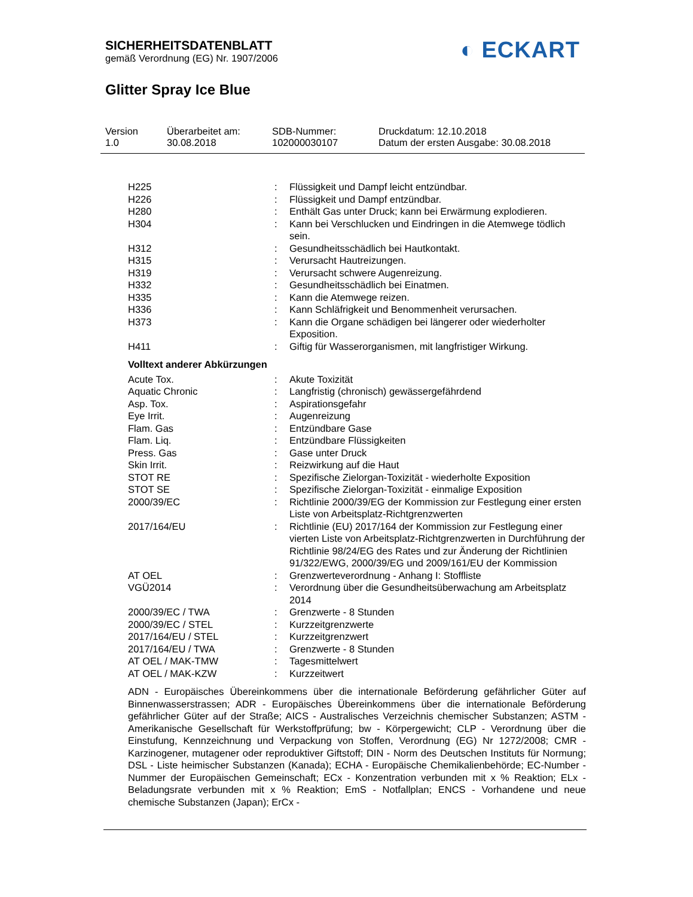SICHERHEITSDATENBLATT
gemäß Verordnung (EG) Nr. 1907/2006
◐ ECKART
Glitter Spray Ice Blue
Version
1.0
Überarbeitet am:
30.08.2018
SDB-Nummer:
102000030107
Druckdatum: 12.10.2018
Datum der ersten Ausgabe: 30.08.2018
| H225 | : | Flüssigkeit und Dampf leicht entzündbar. |
| H226 | : | Flüssigkeit und Dampf entzündbar. |
| H280 | : | Enthält Gas unter Druck; kann bei Erwärmung explodieren. |
| H304 | : | Kann bei Verschlucken und Eindringen in die Atemwege tödlich sein. |
| H312 | : | Gesundheitsschädlich bei Hautkontakt. |
| H315 | : | Verursacht Hautreizungen. |
| H319 | : | Verursacht schwere Augenreizung. |
| H332 | : | Gesundheitsschädlich bei Einatmen. |
| H335 | : | Kann die Atemwege reizen. |
| H336 | : | Kann Schläfrigkeit und Benommenheit verursachen. |
| H373 | : | Kann die Organe schädigen bei längerer oder wiederholter Exposition. |
| H411 | : | Giftig für Wasserorganismen, mit langfristiger Wirkung. |
Volltext anderer Abkürzungen
| Acute Tox. | : | Akute Toxizität |
| Aquatic Chronic | : | Langfristig (chronisch) gewässergefährdend |
| Asp. Tox. | : | Aspirationsgefahr |
| Eye Irrit. | : | Augenreizung |
| Flam. Gas | : | Entzündbare Gase |
| Flam. Liq. | : | Entzündbare Flüssigkeiten |
| Press. Gas | : | Gase unter Druck |
| Skin Irrit. | : | Reizwirkung auf die Haut |
| STOT RE | : | Spezifische Zielorgan-Toxizität - wiederholte Exposition |
| STOT SE | : | Spezifische Zielorgan-Toxizität - einmalige Exposition |
| 2000/39/EC | : | Richtlinie 2000/39/EG der Kommission zur Festlegung einer ersten Liste von Arbeitsplatz-Richtgrenzwerten |
| 2017/164/EU | : | Richtlinie (EU) 2017/164 der Kommission zur Festlegung einer vierten Liste von Arbeitsplatz-Richtgrenzwerten in Durchführung der Richtlinie 98/24/EG des Rates und zur Änderung der Richtlinien 91/322/EWG, 2000/39/EG und 2009/161/EU der Kommission |
| AT OEL | : | Grenzwerteverordnung - Anhang I: Stoffliste |
| VGÜ2014 | : | Verordnung über die Gesundheitsüberwachung am Arbeitsplatz 2014 |
| 2000/39/EC / TWA | : | Grenzwerte - 8 Stunden |
| 2000/39/EC / STEL | : | Kurzzeitgrenzwerte |
| 2017/164/EU / STEL | : | Kurzzeitgrenzwert |
| 2017/164/EU / TWA | : | Grenzwerte - 8 Stunden |
| AT OEL / MAK-TMW | : | Tagesmittelwert |
| AT OEL / MAK-KZW | : | Kurzzeitwert |
ADN - Europäisches Übereinkommens über die internationale Beförderung gefährlicher Güter auf Binnenwasserstrassen; ADR - Europäisches Übereinkommens über die internationale Beförderung gefährlicher Güter auf der Straße; AICS - Australisches Verzeichnis chemischer Substanzen; ASTM - Amerikanische Gesellschaft für Werkstoffprüfung; bw - Körpergewicht; CLP - Verordnung über die Einstufung, Kennzeichnung und Verpackung von Stoffen, Verordnung (EG) Nr 1272/2008; CMR - Karzinogener, mutagener oder reproduktiver Giftstoff; DIN - Norm des Deutschen Instituts für Normung; DSL - Liste heimischer Substanzen (Kanada); ECHA - Europäische Chemikalienbehörde; EC-Number - Nummer der Europäischen Gemeinschaft; ECx - Konzentration verbunden mit x % Reaktion; ELx - Beladungsrate verbunden mit x % Reaktion; EmS - Notfallplan; ENCS - Vorhandene und neue chemische Substanzen (Japan); ErCx -